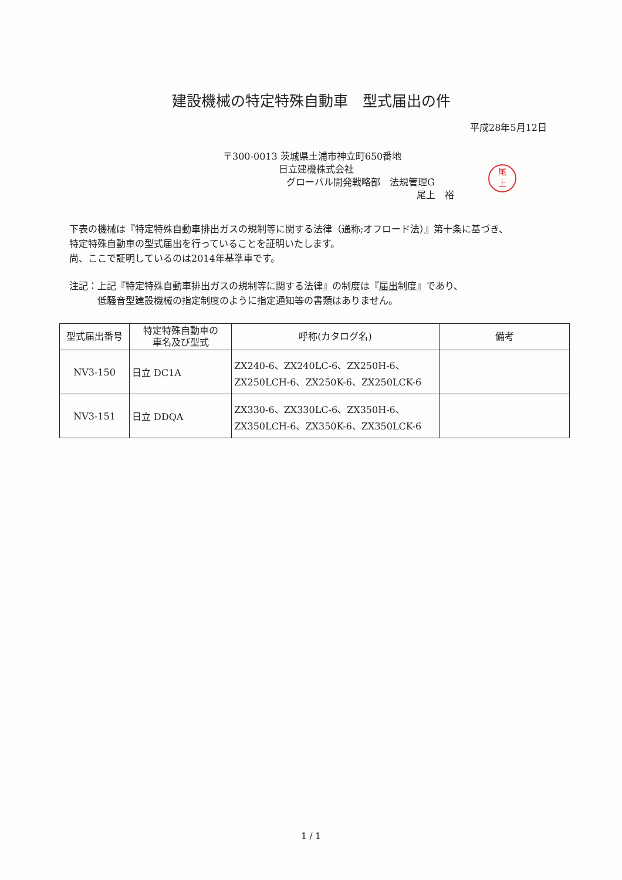建設機械の特定特殊自動車　型式届出の件
平成28年5月12日
〒300-0013 茨城県土浦市神立町650番地
日立建機株式会社
グローバル開発戦略部　法規管理G
尾上　裕
尾
上
下表の機械は『特定特殊自動車排出ガスの規制等に関する法律（通称;オフロード法）』第十条に基づき、
特定特殊自動車の型式届出を行っていることを証明いたします。
尚、ここで証明しているのは2014年基準車です。
注記：上記『特定特殊自動車排出ガスの規制等に関する法律』の制度は『届出制度』であり、
低騒音型建設機械の指定制度のように指定通知等の書類はありません。
| 型式届出番号 | 特定特殊自動車の 車名及び型式 | 呼称(カタログ名) | 備考 |
| --- | --- | --- | --- |
| NV3-150 | 日立 DC1A | ZX240-6、ZX240LC-6、ZX250H-6、 ZX250LCH-6、ZX250K-6、ZX250LCK-6 | |
| NV3-151 | 日立 DDQA | ZX330-6、ZX330LC-6、ZX350H-6、 ZX350LCH-6、ZX350K-6、ZX350LCK-6 | |
1 / 1